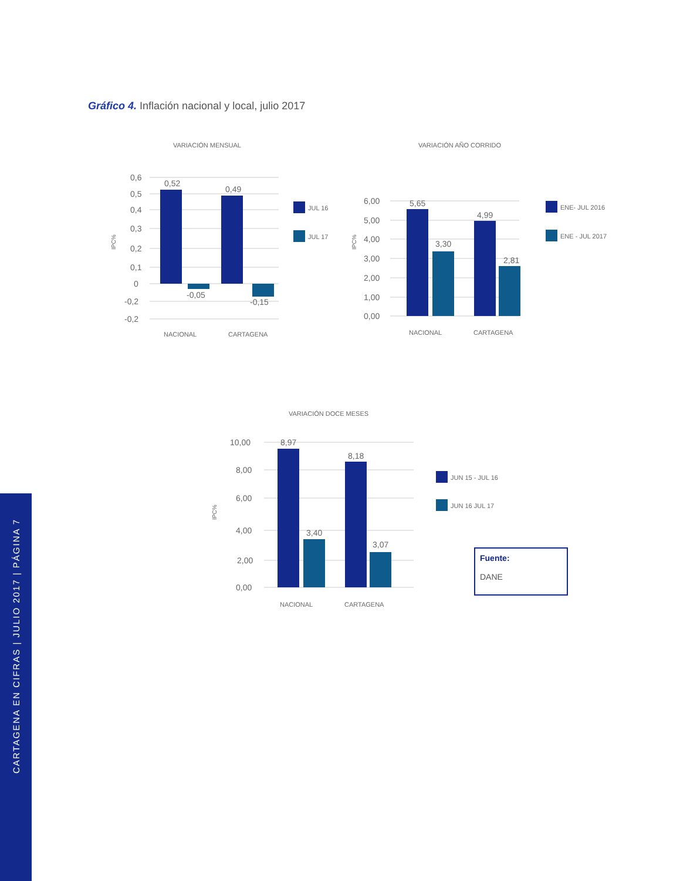Gráfico 4. Inflación nacional y local, julio 2017
VARIACIÓN MENSUAL
0,6
0,5
0,4
0,3
0,2
0,1
0
-0,2
-0,2
0,52
0,49
-0,05
-0,15
NACIONAL
CARTAGENA
IPC%
JUL 16
JUL 17
VARIACIÓN AÑO CORRIDO
6,00
5,00
4,00
3,00
2,00
1,00
0,00
5,65
3,30
4,99
2,81
NACIONAL
CARTAGENA
IPC%
ENE- JUL 2016
ENE - JUL 2017
VARIACIÓN DOCE MESES
10,00
8,00
6,00
4,00
2,00
0,00
8,97
3,40
8,18
3,07
NACIONAL
CARTAGENA
IPC%
JUN 15 - JUL 16
JUN 16 JUL 17
Fuente:
DANE
CARTAGENA EN CIFRAS | JULIO 2017 | PÁGINA 7